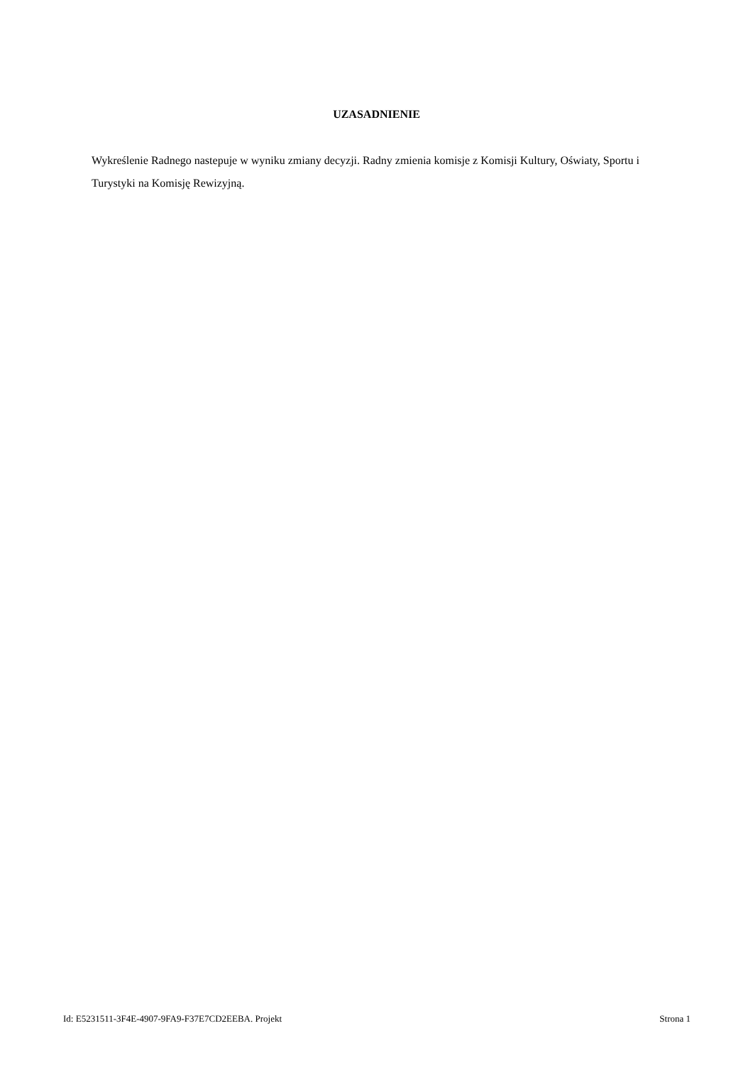UZASADNIENIE
Wykreślenie Radnego nastepuje w wyniku zmiany decyzji. Radny zmienia komisje z Komisji Kultury, Oświaty, Sportu i Turystyki na Komisję Rewizyjną.
Id: E5231511-3F4E-4907-9FA9-F37E7CD2EEBA. Projekt Strona 1